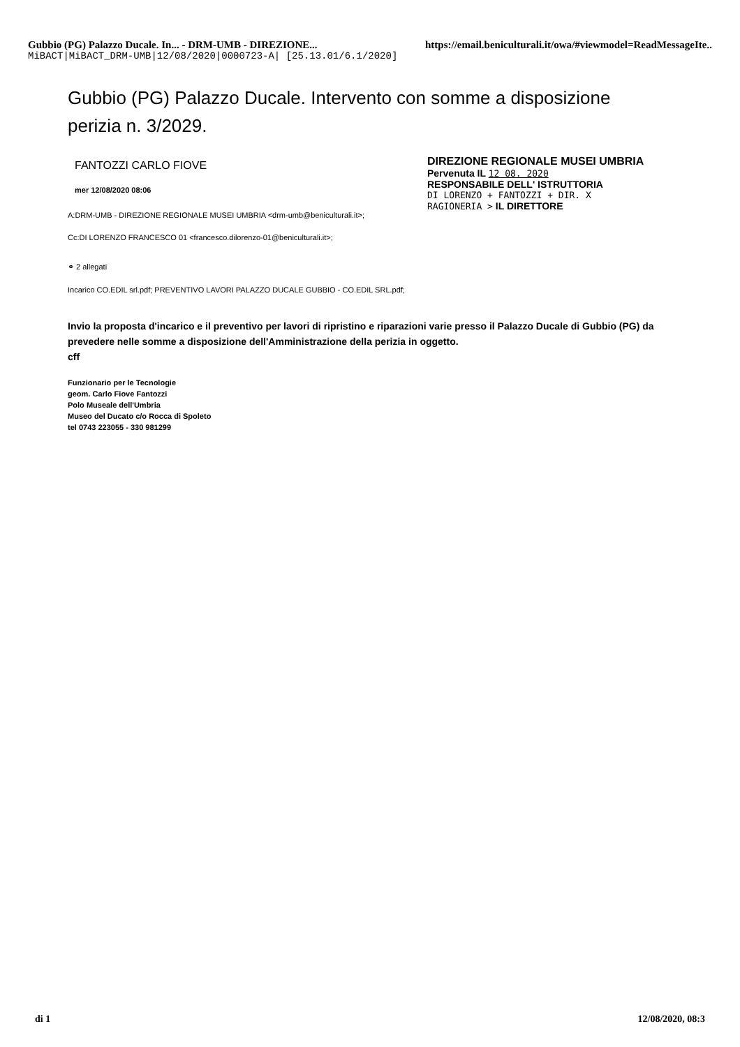Gubbio (PG) Palazzo Ducale. In... - DRM-UMB - DIREZIONE... https://email.beniculturali.it/owa/#viewmodel=ReadMessageIte..
MiBACT|MiBACT_DRM-UMB|12/08/2020|0000723-A| [25.13.01/6.1/2020]
Gubbio (PG) Palazzo Ducale. Intervento con somme a disposizione perizia n. 3/2029.
FANTOZZI CARLO FIOVE
mer 12/08/2020 08:06
A:DRM-UMB - DIREZIONE REGIONALE MUSEI UMBRIA <drm-umb@beniculturali.it>;
Cc:DI LORENZO FRANCESCO 01 <francesco.dilorenzo-01@beniculturali.it>;
⚭ 2 allegati
Incarico CO.EDIL srl.pdf; PREVENTIVO LAVORI PALAZZO DUCALE GUBBIO - CO.EDIL SRL.pdf;
DIREZIONE REGIONALE MUSEI UMBRIA
Pervenuta IL 12 08. 2020
RESPONSABILE DELL' ISTRUTTORIA
DI LORENZO + FANTOZZI + DIR. X
RAGIONERIA > IL DIRETTORE
Invio la proposta d'incarico e il preventivo per lavori di ripristino e riparazioni varie presso il Palazzo Ducale di Gubbio (PG) da prevedere nelle somme a disposizione dell'Amministrazione della perizia in oggetto.
cff
Funzionario per le Tecnologie
geom. Carlo Fiove Fantozzi
Polo Museale dell'Umbria
Museo del Ducato c/o Rocca di Spoleto
tel 0743 223055 - 330 981299
di 1 12/08/2020, 08:3